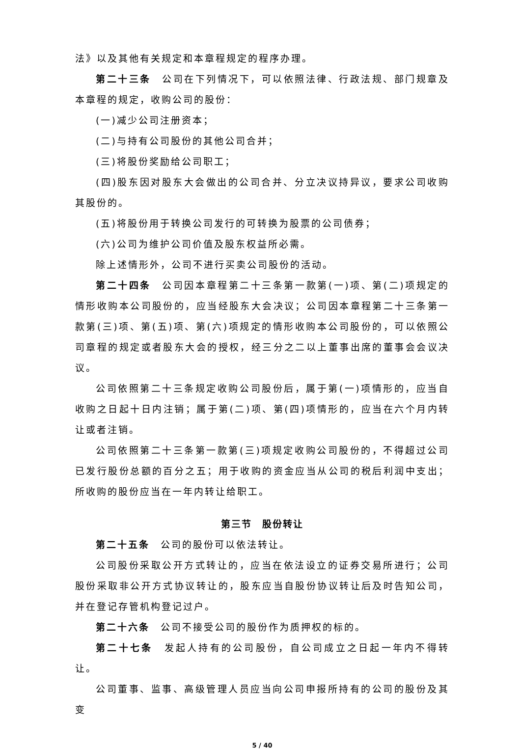法》以及其他有关规定和本章程规定的程序办理。
第二十三条　公司在下列情况下，可以依照法律、行政法规、部门规章及本章程的规定，收购公司的股份：
(一)减少公司注册资本；
(二)与持有公司股份的其他公司合并；
(三)将股份奖励给公司职工；
(四)股东因对股东大会做出的公司合并、分立决议持异议，要求公司收购其股份的。
(五)将股份用于转换公司发行的可转换为股票的公司债券；
(六)公司为维护公司价值及股东权益所必需。
除上述情形外，公司不进行买卖公司股份的活动。
第二十四条　公司因本章程第二十三条第一款第(一)项、第(二)项规定的情形收购本公司股份的，应当经股东大会决议；公司因本章程第二十三条第一款第(三)项、第(五)项、第(六)项规定的情形收购本公司股份的，可以依照公司章程的规定或者股东大会的授权，经三分之二以上董事出席的董事会会议决议。
公司依照第二十三条规定收购公司股份后，属于第(一)项情形的，应当自收购之日起十日内注销；属于第(二)项、第(四)项情形的，应当在六个月内转让或者注销。
公司依照第二十三条第一款第(三)项规定收购公司股份的，不得超过公司已发行股份总额的百分之五；用于收购的资金应当从公司的税后利润中支出；所收购的股份应当在一年内转让给职工。
第三节　股份转让
第二十五条　公司的股份可以依法转让。
公司股份采取公开方式转让的，应当在依法设立的证券交易所进行；公司股份采取非公开方式协议转让的，股东应当自股份协议转让后及时告知公司，并在登记存管机构登记过户。
第二十六条　公司不接受公司的股份作为质押权的标的。
第二十七条　发起人持有的公司股份，自公司成立之日起一年内不得转让。
公司董事、监事、高级管理人员应当向公司申报所持有的公司的股份及其变
5 / 40